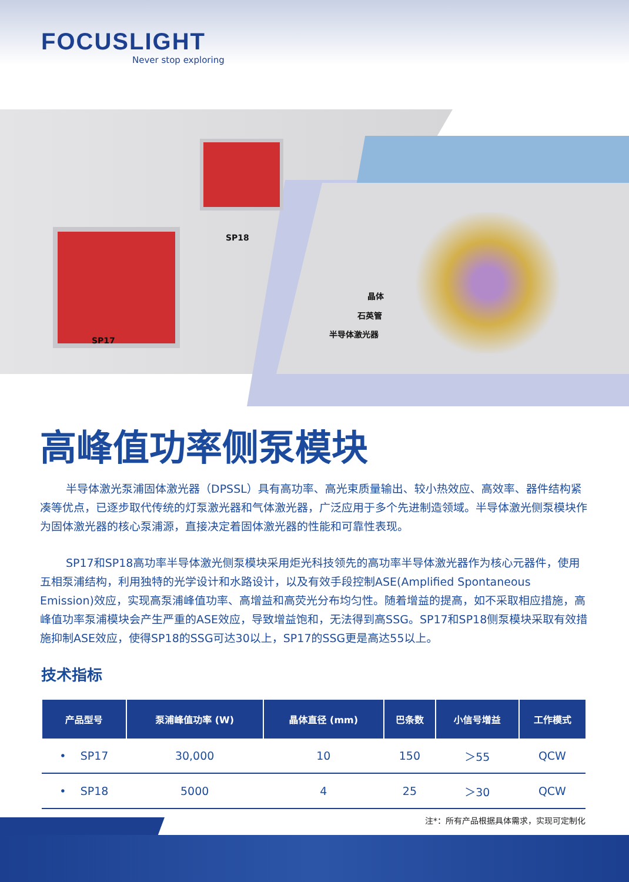FOCUSLIGHT
Never stop exploring
SP18
SP17
晶体
石英管
半导体激光器
高峰值功率侧泵模块
半导体激光泵浦固体激光器（DPSSL）具有高功率、高光束质量输出、较小热效应、高效率、器件结构紧凑等优点，已逐步取代传统的灯泵激光器和气体激光器，广泛应用于多个先进制造领域。半导体激光侧泵模块作为固体激光器的核心泵浦源，直接决定着固体激光器的性能和可靠性表现。
SP17和SP18高功率半导体激光侧泵模块采用炬光科技领先的高功率半导体激光器作为核心元器件，使用五相泵浦结构，利用独特的光学设计和水路设计，以及有效手段控制ASE(Amplified Spontaneous Emission)效应，实现高泵浦峰值功率、高增益和高荧光分布均匀性。随着增益的提高，如不采取相应措施，高峰值功率泵浦模块会产生严重的ASE效应，导致增益饱和，无法得到高SSG。SP17和SP18侧泵模块采取有效措施抑制ASE效应，使得SP18的SSG可达30以上，SP17的SSG更是高达55以上。
技术指标
| 产品型号 | 泵浦峰值功率 (W) | 晶体直径 (mm) | 巴条数 | 小信号增益 | 工作模式 |
| --- | --- | --- | --- | --- | --- |
| • SP17 | 30,000 | 10 | 150 | ＞55 | QCW |
| • SP18 | 5000 | 4 | 25 | ＞30 | QCW |
注*：所有产品根据具体需求，实现可定制化